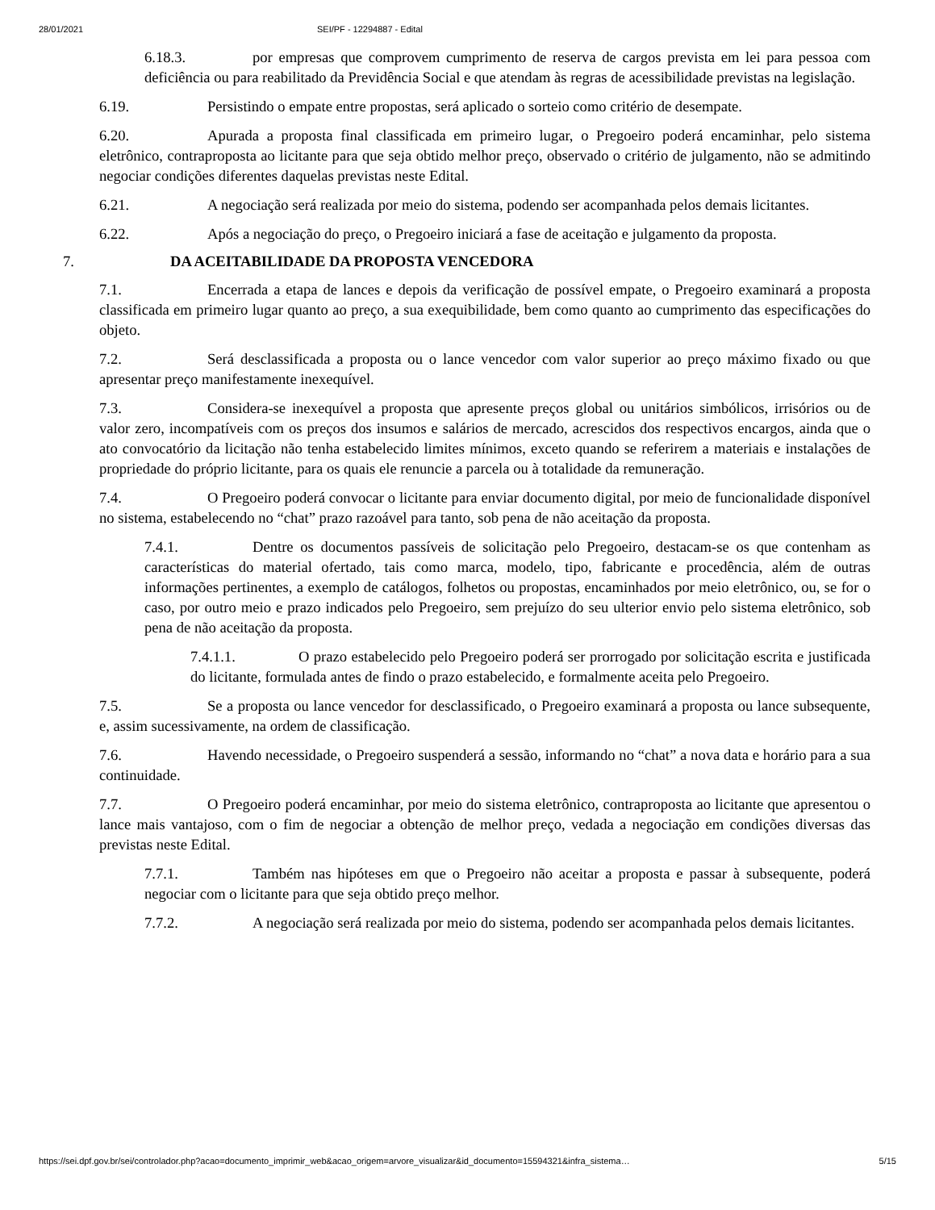28/01/2021 SEI/PF - 12294887 - Edital
6.18.3. por empresas que comprovem cumprimento de reserva de cargos prevista em lei para pessoa com deficiência ou para reabilitado da Previdência Social e que atendam às regras de acessibilidade previstas na legislação.
6.19. Persistindo o empate entre propostas, será aplicado o sorteio como critério de desempate.
6.20. Apurada a proposta final classificada em primeiro lugar, o Pregoeiro poderá encaminhar, pelo sistema eletrônico, contraproposta ao licitante para que seja obtido melhor preço, observado o critério de julgamento, não se admitindo negociar condições diferentes daquelas previstas neste Edital.
6.21. A negociação será realizada por meio do sistema, podendo ser acompanhada pelos demais licitantes.
6.22. Após a negociação do preço, o Pregoeiro iniciará a fase de aceitação e julgamento da proposta.
7. DA ACEITABILIDADE DA PROPOSTA VENCEDORA
7.1. Encerrada a etapa de lances e depois da verificação de possível empate, o Pregoeiro examinará a proposta classificada em primeiro lugar quanto ao preço, a sua exequibilidade, bem como quanto ao cumprimento das especificações do objeto.
7.2. Será desclassificada a proposta ou o lance vencedor com valor superior ao preço máximo fixado ou que apresentar preço manifestamente inexequível.
7.3. Considera-se inexequível a proposta que apresente preços global ou unitários simbólicos, irrisórios ou de valor zero, incompatíveis com os preços dos insumos e salários de mercado, acrescidos dos respectivos encargos, ainda que o ato convocatório da licitação não tenha estabelecido limites mínimos, exceto quando se referirem a materiais e instalações de propriedade do próprio licitante, para os quais ele renuncie a parcela ou à totalidade da remuneração.
7.4. O Pregoeiro poderá convocar o licitante para enviar documento digital, por meio de funcionalidade disponível no sistema, estabelecendo no “chat” prazo razoável para tanto, sob pena de não aceitação da proposta.
7.4.1. Dentre os documentos passíveis de solicitação pelo Pregoeiro, destacam-se os que contenham as características do material ofertado, tais como marca, modelo, tipo, fabricante e procedência, além de outras informações pertinentes, a exemplo de catálogos, folhetos ou propostas, encaminhados por meio eletrônico, ou, se for o caso, por outro meio e prazo indicados pelo Pregoeiro, sem prejuízo do seu ulterior envio pelo sistema eletrônico, sob pena de não aceitação da proposta.
7.4.1.1. O prazo estabelecido pelo Pregoeiro poderá ser prorrogado por solicitação escrita e justificada do licitante, formulada antes de findo o prazo estabelecido, e formalmente aceita pelo Pregoeiro.
7.5. Se a proposta ou lance vencedor for desclassificado, o Pregoeiro examinará a proposta ou lance subsequente, e, assim sucessivamente, na ordem de classificação.
7.6. Havendo necessidade, o Pregoeiro suspenderá a sessão, informando no “chat” a nova data e horário para a sua continuidade.
7.7. O Pregoeiro poderá encaminhar, por meio do sistema eletrônico, contraproposta ao licitante que apresentou o lance mais vantajoso, com o fim de negociar a obtenção de melhor preço, vedada a negociação em condições diversas das previstas neste Edital.
7.7.1. Também nas hipóteses em que o Pregoeiro não aceitar a proposta e passar à subsequente, poderá negociar com o licitante para que seja obtido preço melhor.
7.7.2. A negociação será realizada por meio do sistema, podendo ser acompanhada pelos demais licitantes.
https://sei.dpf.gov.br/sei/controlador.php?acao=documento_imprimir_web&acao_origem=arvore_visualizar&id_documento=15594321&infra_sistema… 5/15